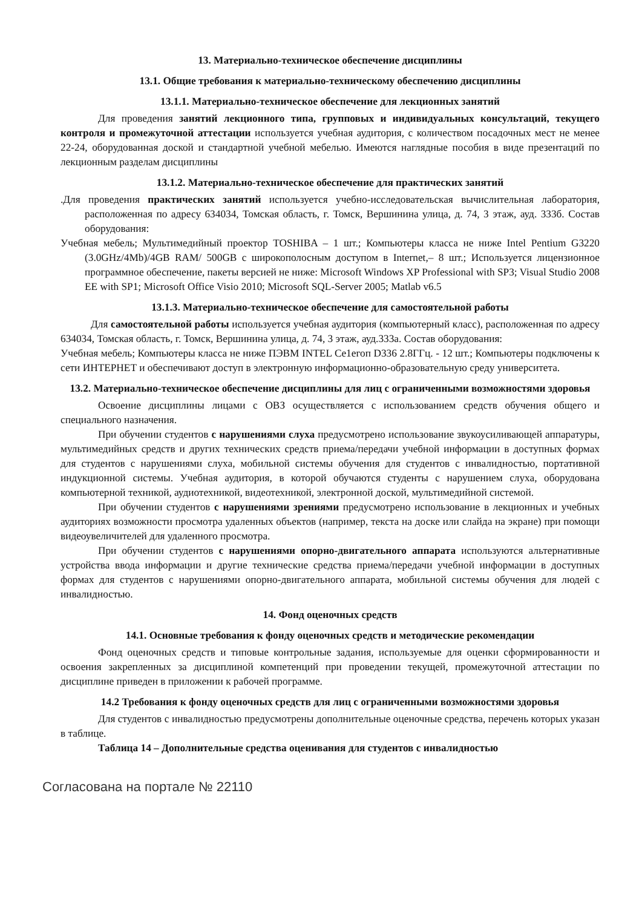13. Материально-техническое обеспечение дисциплины
13.1. Общие требования к материально-техническому обеспечению дисциплины
13.1.1. Материально-техническое обеспечение для лекционных занятий
Для проведения занятий лекционного типа, групповых и индивидуальных консультаций, текущего контроля и промежуточной аттестации используется учебная аудитория, с количеством посадочных мест не менее 22-24, оборудованная доской и стандартной учебной мебелью. Имеются наглядные пособия в виде презентаций по лекционным разделам дисциплины
13.1.2. Материально-техническое обеспечение для практических занятий
.Для проведения практических занятий используется учебно-исследовательская вычислительная лаборатория, расположенная по адресу 634034, Томская область, г. Томск, Вершинина улица, д. 74, 3 этаж, ауд. 333б. Состав оборудования:
Учебная мебель; Мультимедийный проектор TOSHIBA – 1 шт.; Компьютеры класса не ниже Intel Pentium G3220 (3.0GHz/4Mb)/4GB RAM/ 500GB с широкополосным доступом в Internet,– 8 шт.; Используется лицензионное программное обеспечение, пакеты версией не ниже: Microsoft Windows XP Professional with SP3; Visual Studio 2008 EE with SP1; Microsoft Office Visio 2010; Microsoft SQL-Server 2005; Matlab v6.5
13.1.3. Материально-техническое обеспечение для самостоятельной работы
Для самостоятельной работы используется учебная аудитория (компьютерный класс), расположенная по адресу 634034, Томская область, г. Томск, Вершинина улица, д. 74, 3 этаж, ауд.333а. Состав оборудования:
Учебная мебель; Компьютеры класса не ниже ПЭВМ INTEL Ce1eгоп D336 2.8ГГц. - 12 шт.; Компьютеры подключены к сети ИНТЕРНЕТ и обеспечивают доступ в электронную информационно-образовательную среду университета.
13.2. Материально-техническое обеспечение дисциплины для лиц с ограниченными возможностями здоровья
Освоение дисциплины лицами с ОВЗ осуществляется с использованием средств обучения общего и специального назначения.
При обучении студентов с нарушениями слуха предусмотрено использование звукоусиливающей аппаратуры, мультимедийных средств и других технических средств приема/передачи учебной информации в доступных формах для студентов с нарушениями слуха, мобильной системы обучения для студентов с инвалидностью, портативной индукционной системы. Учебная аудитория, в которой обучаются студенты с нарушением слуха, оборудована компьютерной техникой, аудиотехникой, видеотехникой, электронной доской, мультимедийной системой.
При обучении студентов с нарушениями зрениями предусмотрено использование в лекционных и учебных аудиториях возможности просмотра удаленных объектов (например, текста на доске или слайда на экране) при помощи видеоувеличителей для удаленного просмотра.
При обучении студентов с нарушениями опорно-двигательного аппарата используются альтернативные устройства ввода информации и другие технические средства приема/передачи учебной информации в доступных формах для студентов с нарушениями опорно-двигательного аппарата, мобильной системы обучения для людей с инвалидностью.
14. Фонд оценочных средств
14.1. Основные требования к фонду оценочных средств и методические рекомендации
Фонд оценочных средств и типовые контрольные задания, используемые для оценки сформированности и освоения закрепленных за дисциплиной компетенций при проведении текущей, промежуточной аттестации по дисциплине приведен в приложении к рабочей программе.
14.2 Требования к фонду оценочных средств для лиц с ограниченными возможностями здоровья
Для студентов с инвалидностью предусмотрены дополнительные оценочные средства, перечень которых указан в таблице.
Таблица 14 – Дополнительные средства оценивания для студентов с инвалидностью
Согласована на портале № 22110